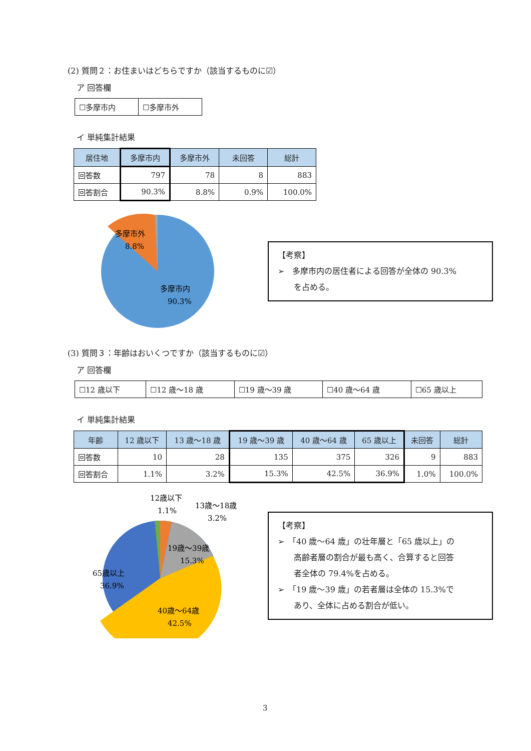(2) 質問２：お住まいはどちらですか（該当するものに☑）
ア 回答欄
| ☐多摩市内 | ☐多摩市外 |
イ 単純集計結果
| 居住地 | 多摩市内 | 多摩市外 | 未回答 | 総計 |
| --- | --- | --- | --- | --- |
| 回答数 | 797 | 78 | 8 | 883 |
| 回答割合 | 90.3% | 8.8% | 0.9% | 100.0% |
多摩市外
8.8%
多摩市内
90.3%
【考察】
➢　多摩市内の居住者による回答が全体の 90.3%
　　を占める。
(3) 質問３：年齢はおいくつですか（該当するものに☑）
ア 回答欄
| ☐12 歳以下 | ☐12 歳～18 歳 | ☐19 歳～39 歳 | ☐40 歳～64 歳 | ☐65 歳以上 |
イ 単純集計結果
| 年齢 | 12 歳以下 | 13 歳～18 歳 | 19 歳～39 歳 | 40 歳～64 歳 | 65 歳以上 | 未回答 | 総計 |
| --- | --- | --- | --- | --- | --- | --- | --- |
| 回答数 | 10 | 28 | 135 | 375 | 326 | 9 | 883 |
| 回答割合 | 1.1% | 3.2% | 15.3% | 42.5% | 36.9% | 1.0% | 100.0% |
12歳以下
1.1%
13歳～18歳
3.2%
19歳～39歳
15.3%
65歳以上
36.9%
40歳～64歳
42.5%
【考察】
➢　「40 歳～64 歳」の壮年層と「65 歳以上」の
　　高齢者層の割合が最も高く、合算すると回答
　　者全体の 79.4%を占める。
➢　「19 歳～39 歳」の若者層は全体の 15.3%で
　　あり、全体に占める割合が低い。
3